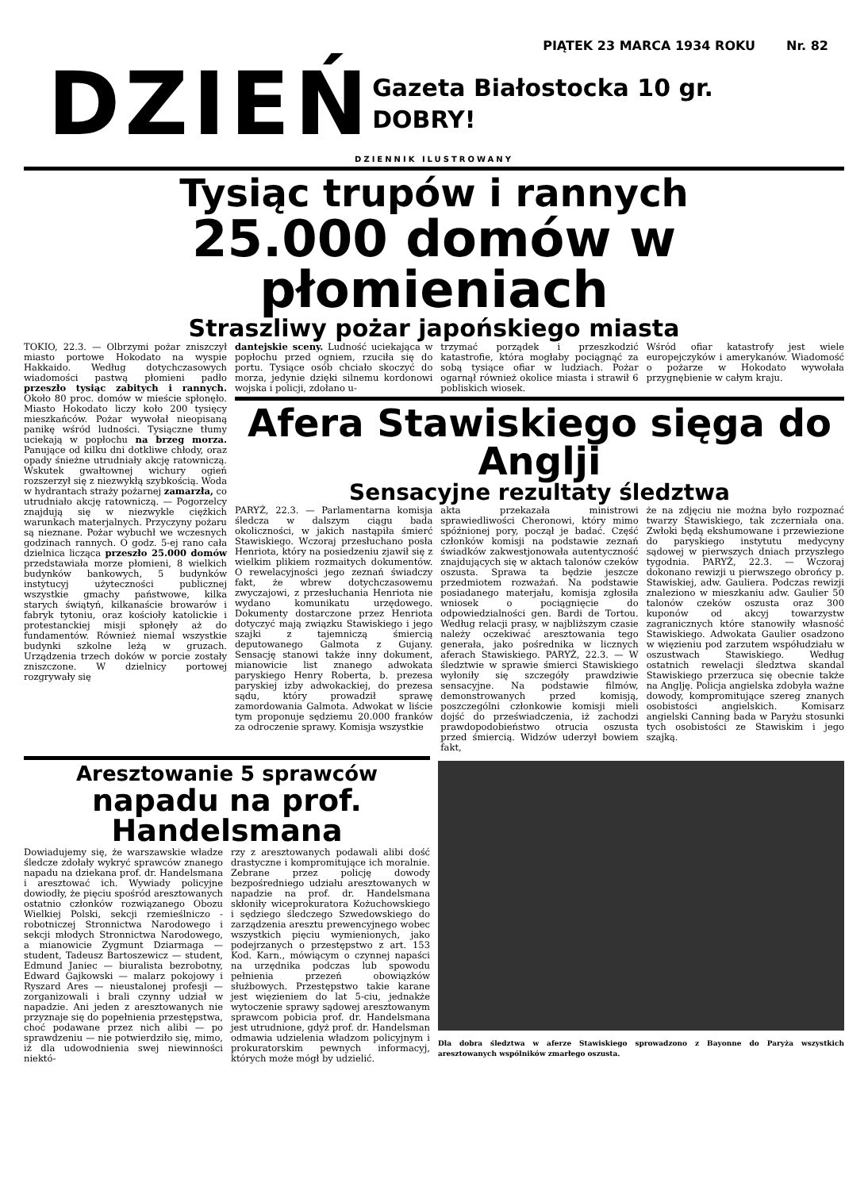PIĄTEK 23 MARCA 1934 ROKU Nr. 82
DZIEŃ
Gazeta Białostocka 10 gr.
DOBRY!
DZIENNIK ILUSTROWANY
Tysiąc trupów i rannych
25.000 domów w płomieniach
Straszliwy pożar japońskiego miasta
TOKIO, 22.3. — Olbrzymi pożar zniszczył miasto portowe Hokodato na wyspie Hakkaido. Według dotychczasowych wiadomości pastwą płomieni padło przeszło tysiąc zabitych i rannych. Około 80 proc. domów w mieście spłonęło. Miasto Hokodato liczy koło 200 tysięcy mieszkańców. Pożar wywołał nieopisaną panikę wśród ludności. Tysiączne tłumy uciekają w popłochu na brzeg morza. Panujące od kilku dni dotkliwe chłody, oraz opady śnieżne utrudniały akcję ratowniczą. Wskutek gwałtownej wichury ogień rozszerzył się z niezwykłą szybkością. Woda w hydrantach straży pożarnej zamarzła, co utrudniało akcję ratowniczą. — Pogorzelcy znajdują się w niezwykle ciężkich warunkach materjalnych. Przyczyny pożaru są nieznane. Pożar wybuchł we wczesnych godzinach rannych. O godz. 5-ej rano cała dzielnica licząca przeszło 25.000 domów przedstawiała morze płomieni, 8 wielkich budynków bankowych, 5 budynków instytucyj użyteczności publicznej wszystkie gmachy państwowe, kilka starych świątyń, kilkanaście browarów i fabryk tytoniu, oraz kościoły katolickie i protestanckiej misji spłonęły aż do fundamentów. Również niemal wszystkie budynki szkolne leżą w gruzach. Urządzenia trzech doków w porcie zostały zniszczone. W dzielnicy portowej rozgrywały się
dantejskie sceny. Ludność uciekająca w popłochu przed ogniem, rzuciła się do portu. Tysiące osób chciało skoczyć do morza, jedynie dzięki silnemu kordonowi wojska i policji, zdołano u-
trzymać porządek i przeszkodzić katastrofie, która mogłaby pociągnąć za sobą tysiące ofiar w ludziach. Pożar ogarnął również okolice miasta i strawił 6 pobliskich wiosek.
Wśród ofiar katastrofy jest wiele europejczyków i amerykanów. Wiadomość o pożarze w Hokodato wywołała przygnębienie w całym kraju.
Afera Stawiskiego sięga do Anglji
Sensacyjne rezultaty śledztwa
PARYŻ, 22.3. — Parlamentarna komisja śledcza w dalszym ciągu bada okoliczności, w jakich nastąpiła śmierć Stawiskiego. Wczoraj przesłuchano posła Henriota, który na posiedzeniu zjawił się z wielkim plikiem rozmaitych dokumentów. O rewelacyjności jego zeznań świadczy fakt, że wbrew dotychczasowemu zwyczajowi, z przesłuchania Henriota nie wydano komunikatu urzędowego. Dokumenty dostarczone przez Henriota dotyczyć mają związku Stawiskiego i jego szajki z tajemniczą śmiercią deputowanego Galmota z Gujany. Sensację stanowi także inny dokument, mianowicie list znanego adwokata paryskiego Henry Roberta, b. prezesa paryskiej izby adwokackiej, do prezesa sądu, który prowadził sprawę zamordowania Galmota. Adwokat w liście tym proponuje sędziemu 20.000 franków za odroczenie sprawy. Komisja wszystkie
akta przekazała ministrowi sprawiedliwości Cheronowi, który mimo spóźnionej pory, począł je badać. Część członków komisji na podstawie zeznań świadków zakwestjonowała autentyczność znajdujących się w aktach talonów czeków oszusta. Sprawa ta będzie jeszcze przedmiotem rozważań. Na podstawie posiadanego materjału, komisja zgłosiła wniosek o pociągnięcie do odpowiedzialności gen. Bardi de Tortou. Według relacji prasy, w najbliższym czasie należy oczekiwać aresztowania tego generała, jako pośrednika w licznych aferach Stawiskiego. PARYŻ, 22.3. — W śledztwie w sprawie śmierci Stawiskiego wyłoniły się szczegóły prawdziwie sensacyjne. Na podstawie filmów, demonstrowanych przed komisją, poszczególni członkowie komisji mieli dojść do przeświadczenia, iż zachodzi prawdopodobieństwo otrucia oszusta przed śmiercią. Widzów uderzył bowiem fakt,
że na zdjęciu nie można było rozpoznać twarzy Stawiskiego, tak zczerniała ona. Zwłoki będą ekshumowane i przewiezione do paryskiego instytutu medycyny sądowej w pierwszych dniach przyszłego tygodnia. PARYŻ, 22.3. — Wczoraj dokonano rewizji u pierwszego obrońcy p. Stawiskiej, adw. Gauliera. Podczas rewizji znaleziono w mieszkaniu adw. Gaulier 50 talonów czeków oszusta oraz 300 kuponów od akcyj towarzystw zagranicznych które stanowiły własność Stawiskiego. Adwokata Gaulier osadzono w więzieniu pod zarzutem współudziału w oszustwach Stawiskiego. Według ostatnich rewelacji śledztwa skandal Stawiskiego przerzuca się obecnie także na Anglję. Policja angielska zdobyła ważne dowody, kompromitujące szereg znanych osobistości angielskich. Komisarz angielski Canning bada w Paryżu stosunki tych osobistości ze Stawiskim i jego szajką.
Aresztowanie 5 sprawców
napadu na prof. Handelsmana
Dowiadujemy się, że warszawskie władze śledcze zdołały wykryć sprawców znanego napadu na dziekana prof. dr. Handelsmana i aresztować ich. Wywiady policyjne dowiodły, że pięciu spośród aresztowanych ostatnio członków rozwiązanego Obozu Wielkiej Polski, sekcji rzemieślniczo - robotniczej Stronnictwa Narodowego i sekcji młodych Stronnictwa Narodowego, a mianowicie Zygmunt Dziarmaga — student, Tadeusz Bartoszewicz — student, Edmund Janiec — biuralista bezrobotny, Edward Gajkowski — malarz pokojowy i Ryszard Ares — nieustalonej profesji — zorganizowali i brali czynny udział w napadzie. Ani jeden z aresztowanych nie przyznaje się do popełnienia przestępstwa, choć podawane przez nich alibi — po sprawdzeniu — nie potwierdziło się, mimo, iż dla udowodnienia swej niewinności niektó-
rzy z aresztowanych podawali alibi dość drastyczne i kompromitujące ich moralnie. Zebrane przez policję dowody bezpośredniego udziału aresztowanych w napadzie na prof. dr. Handelsmana skłoniły wiceprokuratora Kożuchowskiego i sędziego śledczego Szwedowskiego do zarządzenia aresztu prewencyjnego wobec wszystkich pięciu wymienionych, jako podejrzanych o przestępstwo z art. 153 Kod. Karn., mówiącym o czynnej napaści na urzędnika podczas lub spowodu pełnienia przezeń obowiązków służbowych. Przestępstwo takie karane jest więzieniem do lat 5-ciu, jednakże wytoczenie sprawy sądowej aresztowanym sprawcom pobicia prof. dr. Handelsmana jest utrudnione, gdyż prof. dr. Handelsman odmawia udzielenia władzom policyjnym i prokuratorskim pewnych informacyj, których może mógł by udzielić.
Dla dobra śledztwa w aferze Stawiskiego sprowadzono z Bayonne do Paryża wszystkich aresztowanych wspólników zmarłego oszusta.